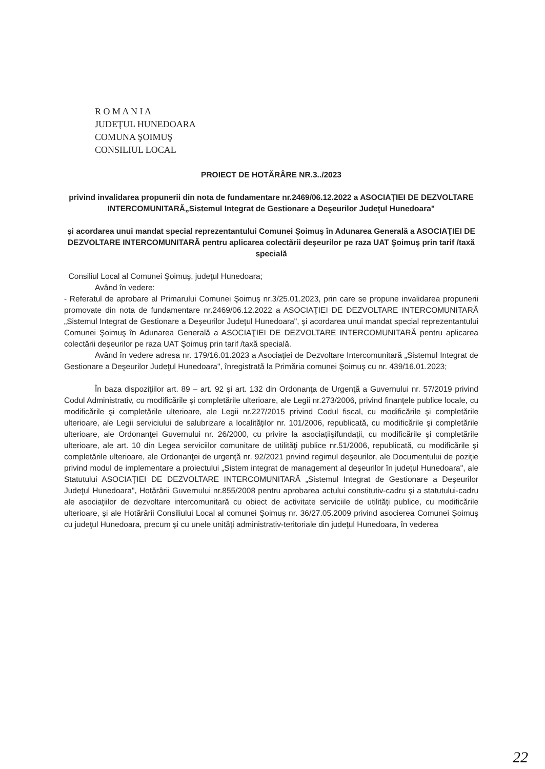R O M A N I A
JUDEŢUL HUNEDOARA
COMUNA ŞOIMUŞ
CONSILIUL LOCAL
PROIECT DE HOTĂRÂRE NR.3../2023
privind invalidarea propunerii din nota de fundamentare nr.2469/06.12.2022 a ASOCIAŢIEI DE DEZVOLTARE INTERCOMUNITARĂ„Sistemul Integrat de Gestionare a Deşeurilor Judeţul Hunedoara"
şi acordarea unui mandat special reprezentantului Comunei Şoimuş în Adunarea Generală a ASOCIAŢIEI DE DEZVOLTARE INTERCOMUNITARĂ pentru aplicarea colectării deşeurilor pe raza UAT Şoimuş prin tarif /taxă specială
Consiliul Local al Comunei Şoimuş, judeţul Hunedoara;
Având în vedere:
- Referatul de aprobare al Primarului Comunei Şoimuş nr.3/25.01.2023, prin care se propune invalidarea propunerii promovate din nota de fundamentare nr.2469/06.12.2022 a ASOCIAŢIEI DE DEZVOLTARE INTERCOMUNITARĂ „Sistemul Integrat de Gestionare a Deşeurilor Judeţul Hunedoara", şi acordarea unui mandat special reprezentantului Comunei Şoimuş în Adunarea Generală a ASOCIAŢIEI DE DEZVOLTARE INTERCOMUNITARĂ pentru aplicarea colectării deşeurilor pe raza UAT Şoimuş prin tarif /taxă specială.
Având în vedere adresa nr. 179/16.01.2023 a Asociaţiei de Dezvoltare Intercomunitară „Sistemul Integrat de Gestionare a Deşeurilor Judeţul Hunedoara", înregistrată la Primăria comunei Şoimuş cu nr. 439/16.01.2023;
În baza dispoziţiilor art. 89 – art. 92 şi art. 132 din Ordonanţa de Urgenţă a Guvernului nr. 57/2019 privind Codul Administrativ, cu modificările şi completările ulterioare, ale Legii nr.273/2006, privind finanţele publice locale, cu modificările şi completările ulterioare, ale Legii nr.227/2015 privind Codul fiscal, cu modificările şi completările ulterioare, ale Legii serviciului de salubrizare a localităţilor nr. 101/2006, republicată, cu modificările şi completările ulterioare, ale Ordonanţei Guvernului nr. 26/2000, cu privire la asociaţiişifundaţii, cu modificările şi completările ulterioare, ale art. 10 din Legea serviciilor comunitare de utilităţi publice nr.51/2006, republicată, cu modificările şi completările ulterioare, ale Ordonanţei de urgenţă nr. 92/2021 privind regimul deşeurilor, ale Documentului de poziţie privind modul de implementare a proiectului „Sistem integrat de management al deşeurilor în judeţul Hunedoara", ale Statutului ASOCIAŢIEI DE DEZVOLTARE INTERCOMUNITARĂ „Sistemul Integrat de Gestionare a Deşeurilor Judeţul Hunedoara", Hotărârii Guvernului nr.855/2008 pentru aprobarea actului constitutiv-cadru şi a statutului-cadru ale asociaţiilor de dezvoltare intercomunitară cu obiect de activitate serviciile de utilităţi publice, cu modificările ulterioare, şi ale Hotărârii Consiliului Local al comunei Şoimuş nr. 36/27.05.2009 privind asocierea Comunei Şoimuş cu judeţul Hunedoara, precum şi cu unele unităţi administrativ-teritoriale din judeţul Hunedoara, în vederea
22